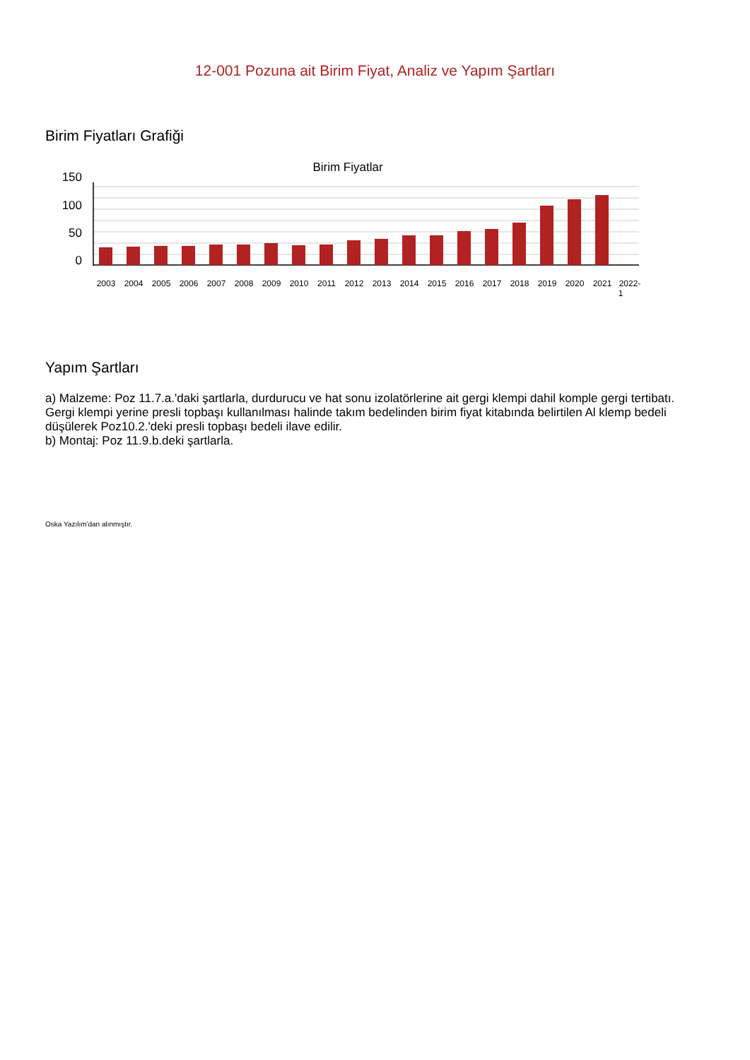12-001 Pozuna ait Birim Fiyat, Analiz ve Yapım Şartları
Birim Fiyatları Grafiği
Birim Fiyatlar
150
100
50
0
2003
2004
2005
2006
2007
2008
2009
2010
2011
2012
2013
2014
2015
2016
2017
2018
2019
2020
2021
2022-
1
Yapım Şartları
a) Malzeme: Poz 11.7.a.'daki şartlarla, durdurucu ve hat sonu izolatörlerine ait gergi klempi dahil komple gergi tertibatı. Gergi klempi yerine presli topbaşı kullanılması halinde takım bedelinden birim fiyat kitabında belirtilen Al klemp bedeli düşülerek Poz10.2.'deki presli topbaşı bedeli ilave edilir.
b) Montaj: Poz 11.9.b.deki şartlarla.
Oska Yazılım'dan alınmıştır.